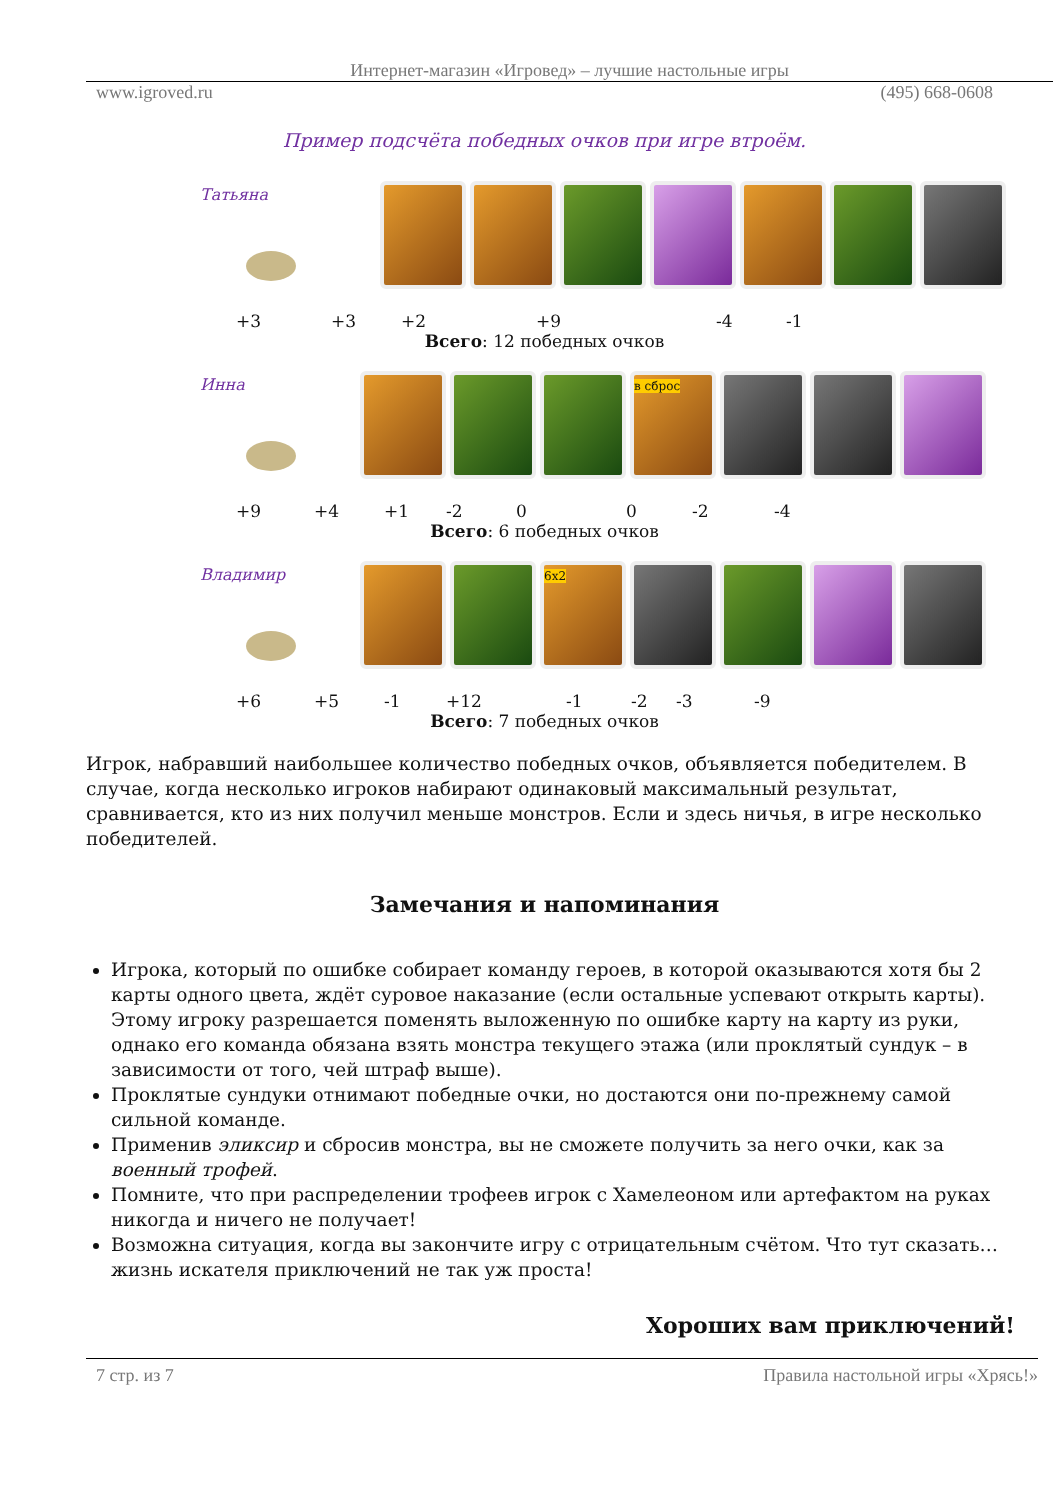Интернет-магазин «Игровед» – лучшие настольные игры
www.igroved.ru (495) 668-0608
Пример подсчёта победных очков при игре втроём.
Татьяна
+3 +3 +2 +9 -4 -1
Всего: 12 победных очков
Инна в сброс
+9 +4 +1 -2 0 0 -2 -4
Всего: 6 победных очков
Владимир 6x2
+6 +5 -1 +12 -1 -2 -3 -9
Всего: 7 победных очков
Игрок, набравший наибольшее количество победных очков, объявляется победителем. В случае, когда несколько игроков набирают одинаковый максимальный результат, сравнивается, кто из них получил меньше монстров. Если и здесь ничья, в игре несколько победителей.
Замечания и напоминания
Игрока, который по ошибке собирает команду героев, в которой оказываются хотя бы 2 карты одного цвета, ждёт суровое наказание (если остальные успевают открыть карты). Этому игроку разрешается поменять выложенную по ошибке карту на карту из руки, однако его команда обязана взять монстра текущего этажа (или проклятый сундук – в зависимости от того, чей штраф выше).
Проклятые сундуки отнимают победные очки, но достаются они по-прежнему самой сильной команде.
Применив эликсир и сбросив монстра, вы не сможете получить за него очки, как за военный трофей.
Помните, что при распределении трофеев игрок с Хамелеоном или артефактом на руках никогда и ничего не получает!
Возможна ситуация, когда вы закончите игру с отрицательным счётом. Что тут сказать… жизнь искателя приключений не так уж проста!
Хороших вам приключений!
7 стр. из 7 Правила настольной игры «Хрясь!»